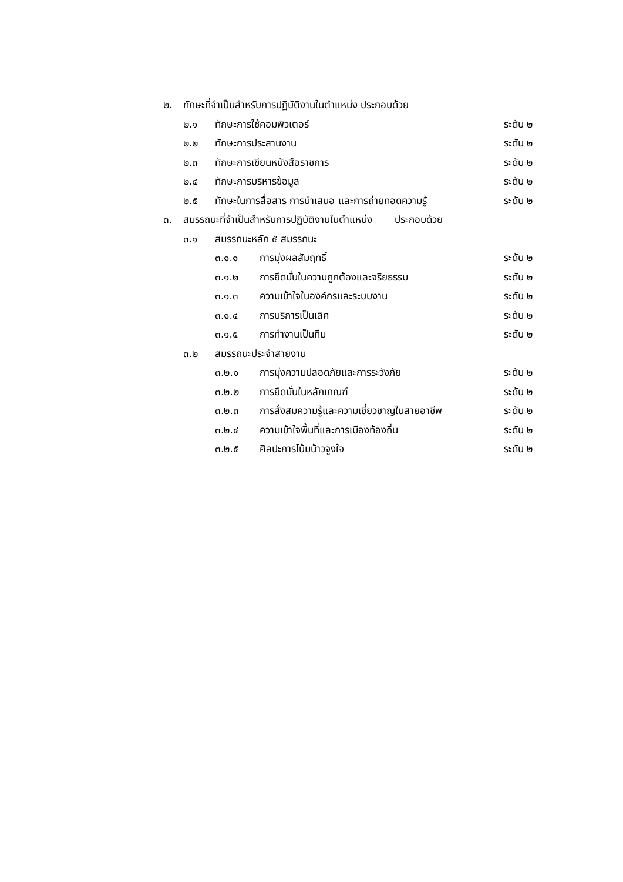๒. ทักษะที่จำเป็นสำหรับการปฏิบัติงานในตำแหน่ง ประกอบด้วย
๒.๑ ทักษะการใช้คอมพิวเตอร์ ระดับ ๒
๒.๒ ทักษะการประสานงาน ระดับ ๒
๒.๓ ทักษะการเขียนหนังสือราชการ ระดับ ๒
๒.๔ ทักษะการบริหารข้อมูล ระดับ ๒
๒.๕ ทักษะในการสื่อสาร การนำเสนอ และการถ่ายทอดความรู้ ระดับ ๒
๓. สมรรถนะที่จำเป็นสำหรับการปฏิบัติงานในตำแหน่ง ประกอบด้วย
๓.๑ สมรรถนะหลัก ๕ สมรรถนะ
๓.๑.๑ การมุ่งผลสัมฤทธิ์ ระดับ ๒
๓.๑.๒ การยึดมั่นในความถูกต้องและจริยธรรม ระดับ ๒
๓.๑.๓ ความเข้าใจในองค์กรและระบบงาน ระดับ ๒
๓.๑.๔ การบริการเป็นเลิศ ระดับ ๒
๓.๑.๕ การทำงานเป็นทีม ระดับ ๒
๓.๒ สมรรถนะประจำสายงาน
๓.๒.๑ การมุ่งความปลอดภัยและการระวังภัย ระดับ ๒
๓.๒.๒ การยึดมั่นในหลักเกณฑ์ ระดับ ๒
๓.๒.๓ การสั่งสมความรู้และความเชี่ยวชาญในสายอาชีพ ระดับ ๒
๓.๒.๔ ความเข้าใจพื้นที่และการเมืองท้องถิ่น ระดับ ๒
๓.๒.๕ ศิลปะการโน้มน้าวจูงใจ ระดับ ๒